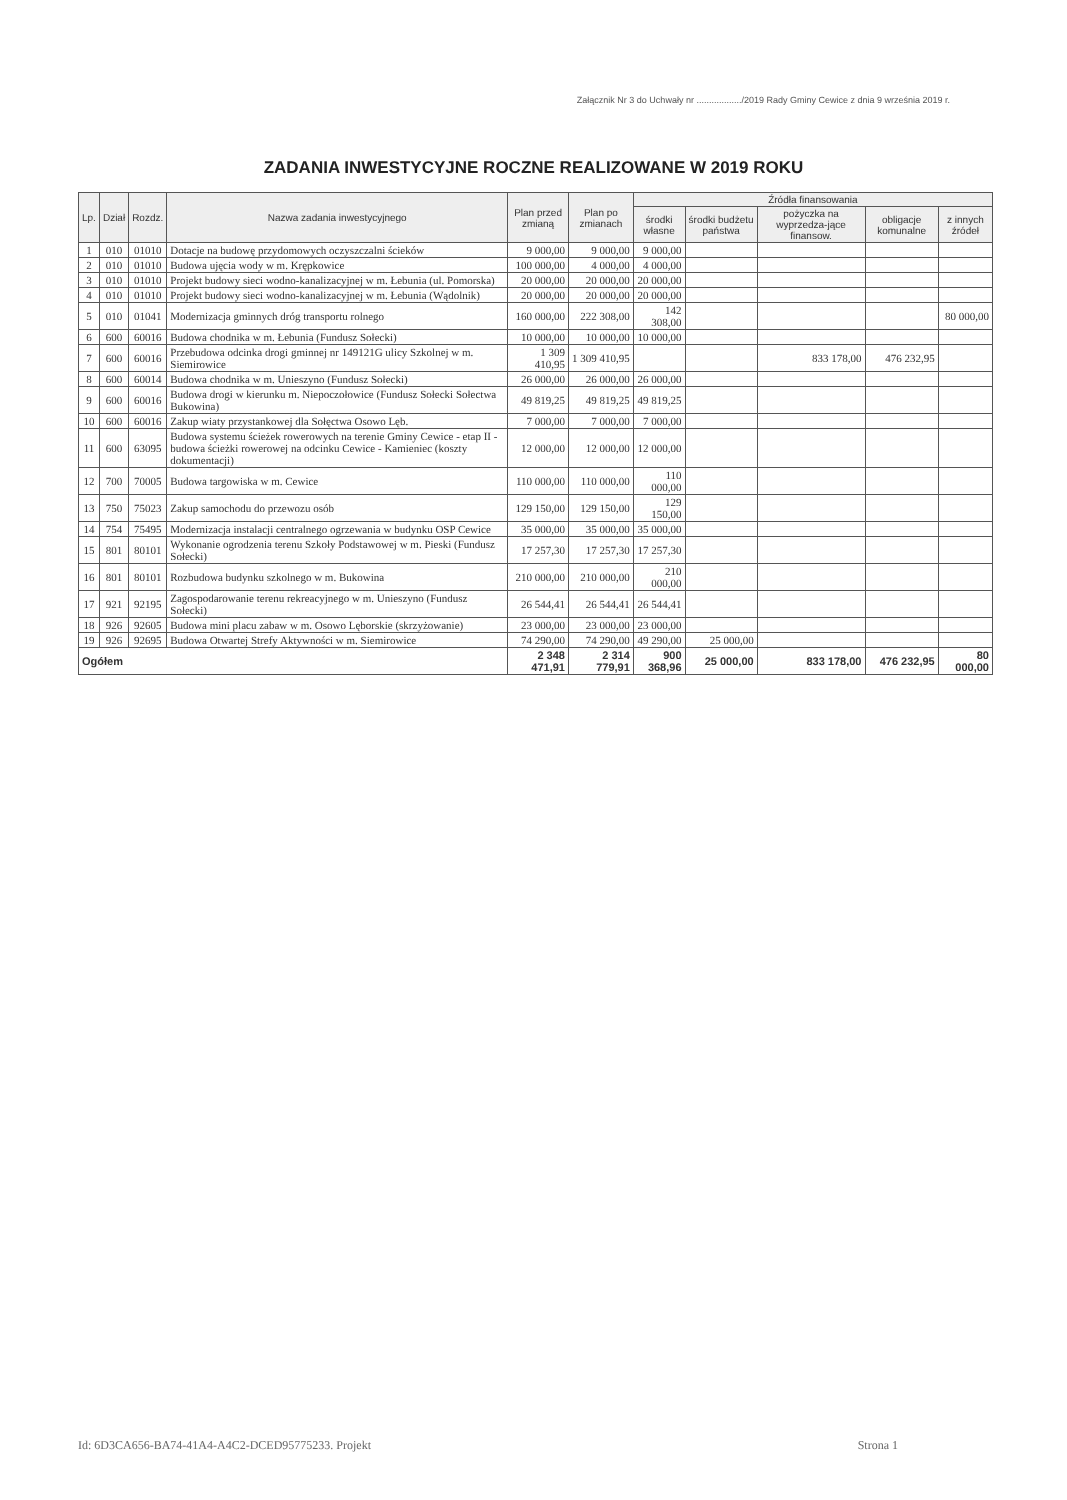Załącznik Nr 3 do Uchwały nr ................../2019 Rady Gminy Cewice z dnia 9 września 2019 r.
ZADANIA INWESTYCYJNE ROCZNE REALIZOWANE W 2019 ROKU
| Lp. | Dział | Rozdz. | Nazwa zadania inwestycyjnego | Plan przed zmianą | Plan po zmianach | Źródła finansowania | | | | |
| --- | --- | --- | --- | --- | --- | --- | --- | --- | --- | --- |
| | | | | | | środki własne | środki budżetu państwa | pożyczka na wyprzedza-jące finansow. | obligacje komunalne | z innych źródeł |
| 1 | 010 | 01010 | Dotacje na budowę przydomowych oczyszczalni ścieków | 9 000,00 | 9 000,00 | 9 000,00 | | | | |
| 2 | 010 | 01010 | Budowa ujęcia wody w m. Krępkowice | 100 000,00 | 4 000,00 | 4 000,00 | | | | |
| 3 | 010 | 01010 | Projekt budowy sieci wodno-kanalizacyjnej w m. Łebunia (ul. Pomorska) | 20 000,00 | 20 000,00 | 20 000,00 | | | | |
| 4 | 010 | 01010 | Projekt budowy sieci wodno-kanalizacyjnej w m. Łebunia (Wądolnik) | 20 000,00 | 20 000,00 | 20 000,00 | | | | |
| 5 | 010 | 01041 | Modernizacja gminnych dróg transportu rolnego | 160 000,00 | 222 308,00 | 142 308,00 | | | | 80 000,00 |
| 6 | 600 | 60016 | Budowa chodnika w m. Łebunia (Fundusz Sołecki) | 10 000,00 | 10 000,00 | 10 000,00 | | | | |
| 7 | 600 | 60016 | Przebudowa odcinka drogi gminnej nr 149121G ulicy Szkolnej w m. Siemirowice | 1 309 410,95 | 1 309 410,95 | | | 833 178,00 | 476 232,95 | |
| 8 | 600 | 60014 | Budowa chodnika w m. Unieszyno (Fundusz Sołecki) | 26 000,00 | 26 000,00 | 26 000,00 | | | | |
| 9 | 600 | 60016 | Budowa drogi w kierunku m. Niepoczołowice (Fundusz Sołecki Sołectwa Bukowina) | 49 819,25 | 49 819,25 | 49 819,25 | | | | |
| 10 | 600 | 60016 | Zakup wiaty przystankowej dla Sołęctwa Osowo Lęb. | 7 000,00 | 7 000,00 | 7 000,00 | | | | |
| 11 | 600 | 63095 | Budowa systemu ścieżek rowerowych na terenie Gminy Cewice - etap II - budowa ścieżki rowerowej na odcinku Cewice - Kamieniec (koszty dokumentacji) | 12 000,00 | 12 000,00 | 12 000,00 | | | | |
| 12 | 700 | 70005 | Budowa targowiska w m. Cewice | 110 000,00 | 110 000,00 | 110 000,00 | | | | |
| 13 | 750 | 75023 | Zakup samochodu do przewozu osób | 129 150,00 | 129 150,00 | 129 150,00 | | | | |
| 14 | 754 | 75495 | Modernizacja instalacji centralnego ogrzewania w budynku OSP Cewice | 35 000,00 | 35 000,00 | 35 000,00 | | | | |
| 15 | 801 | 80101 | Wykonanie ogrodzenia terenu Szkoły Podstawowej w m. Pieski (Fundusz Sołecki) | 17 257,30 | 17 257,30 | 17 257,30 | | | | |
| 16 | 801 | 80101 | Rozbudowa budynku szkolnego w m. Bukowina | 210 000,00 | 210 000,00 | 210 000,00 | | | | |
| 17 | 921 | 92195 | Zagospodarowanie terenu rekreacyjnego w m. Unieszyno (Fundusz Sołecki) | 26 544,41 | 26 544,41 | 26 544,41 | | | | |
| 18 | 926 | 92605 | Budowa mini placu zabaw w m. Osowo Lęborskie (skrzyżowanie) | 23 000,00 | 23 000,00 | 23 000,00 | | | | |
| 19 | 926 | 92695 | Budowa Otwartej Strefy Aktywności w m. Siemirowice | 74 290,00 | 74 290,00 | 49 290,00 | 25 000,00 | | | |
| Ogółem | | | | 2 348 471,91 | 2 314 779,91 | 900 368,96 | 25 000,00 | 833 178,00 | 476 232,95 | 80 000,00 |
Id: 6D3CA656-BA74-41A4-A4C2-DCED95775233. Projekt Strona 1